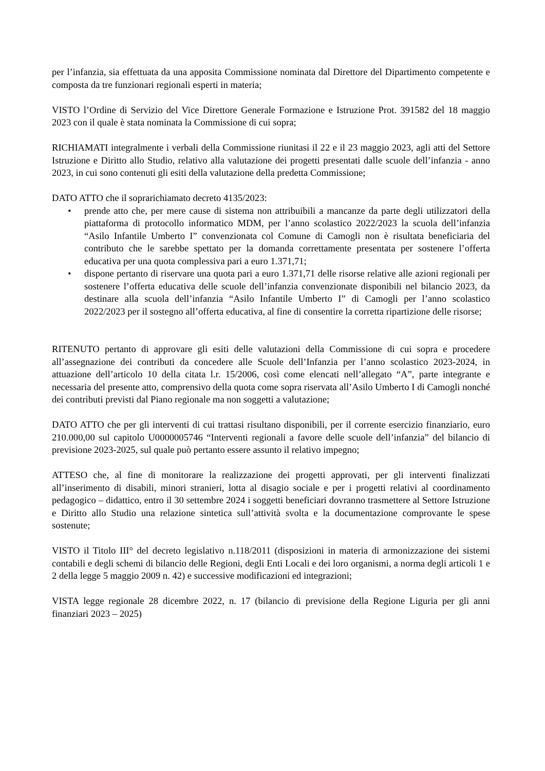per l’infanzia, sia effettuata da una apposita Commissione nominata dal Direttore del Dipartimento competente e composta da tre funzionari regionali esperti in materia;
VISTO l’Ordine di Servizio del Vice Direttore Generale Formazione e Istruzione Prot. 391582 del 18 maggio 2023 con il quale è stata nominata la Commissione di cui sopra;
RICHIAMATI integralmente i verbali della Commissione riunitasi il 22 e il 23 maggio 2023, agli atti del Settore Istruzione e Diritto allo Studio, relativo alla valutazione dei progetti presentati dalle scuole dell’infanzia - anno 2023, in cui sono contenuti gli esiti della valutazione della predetta Commissione;
DATO ATTO che il soprarichiamato decreto 4135/2023:
• prende atto che, per mere cause di sistema non attribuibili a mancanze da parte degli utilizzatori della piattaforma di protocollo informatico MDM, per l’anno scolastico 2022/2023 la scuola dell’infanzia “Asilo Infantile Umberto I” convenzionata col Comune di Camogli non è risultata beneficiaria del contributo che le sarebbe spettato per la domanda correttamente presentata per sostenere l’offerta educativa per una quota complessiva pari a euro 1.371,71;
• dispone pertanto di riservare una quota pari a euro 1.371,71 delle risorse relative alle azioni regionali per sostenere l’offerta educativa delle scuole dell’infanzia convenzionate disponibili nel bilancio 2023, da destinare alla scuola dell’infanzia “Asilo Infantile Umberto I” di Camogli per l’anno scolastico 2022/2023 per il sostegno all’offerta educativa, al fine di consentire la corretta ripartizione delle risorse;
RITENUTO pertanto di approvare gli esiti delle valutazioni della Commissione di cui sopra e procedere all’assegnazione dei contributi da concedere alle Scuole dell’Infanzia per l’anno scolastico 2023-2024, in attuazione dell’articolo 10 della citata l.r. 15/2006, così come elencati nell’allegato “A”, parte integrante e necessaria del presente atto, comprensivo della quota come sopra riservata all’Asilo Umberto I di Camogli nonché dei contributi previsti dal Piano regionale ma non soggetti a valutazione;
DATO ATTO che per gli interventi di cui trattasi risultano disponibili, per il corrente esercizio finanziario, euro 210.000,00 sul capitolo U0000005746 “Interventi regionali a favore delle scuole dell’infanzia” del bilancio di previsione 2023-2025, sul quale può pertanto essere assunto il relativo impegno;
ATTESO che, al fine di monitorare la realizzazione dei progetti approvati, per gli interventi finalizzati all’inserimento di disabili, minori stranieri, lotta al disagio sociale e per i progetti relativi al coordinamento pedagogico – didattico, entro il 30 settembre 2024 i soggetti beneficiari dovranno trasmettere al Settore Istruzione e Diritto allo Studio una relazione sintetica sull’attività svolta e la documentazione comprovante le spese sostenute;
VISTO il Titolo III° del decreto legislativo n.118/2011 (disposizioni in materia di armonizzazione dei sistemi contabili e degli schemi di bilancio delle Regioni, degli Enti Locali e dei loro organismi, a norma degli articoli 1 e 2 della legge 5 maggio 2009 n. 42) e successive modificazioni ed integrazioni;
VISTA legge regionale 28 dicembre 2022, n. 17 (bilancio di previsione della Regione Liguria per gli anni finanziari 2023 – 2025)